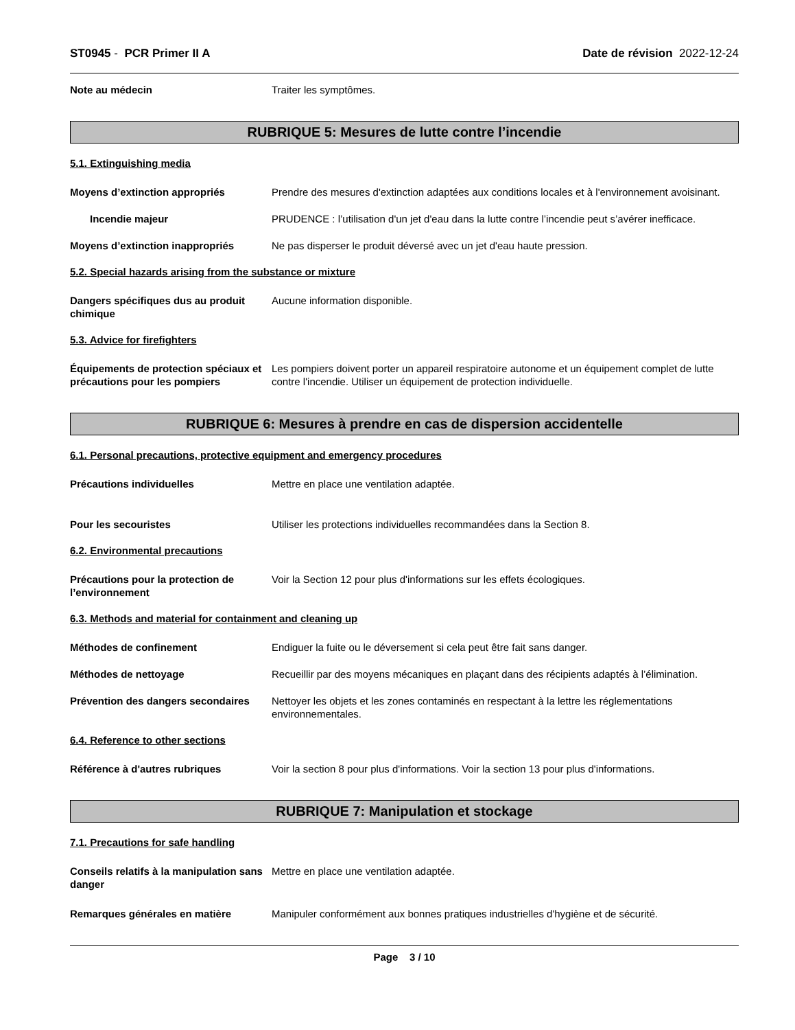ST0945 - PCR Primer II A Date de révision 2022-12-24
Note au médecin Traiter les symptômes.
RUBRIQUE 5: Mesures de lutte contre l’incendie
5.1. Extinguishing media
Moyens d’extinction appropriés Prendre des mesures d'extinction adaptées aux conditions locales et à l'environnement avoisinant.
Incendie majeur PRUDENCE : l’utilisation d'un jet d'eau dans la lutte contre l’incendie peut s’avérer inefficace.
Moyens d’extinction inappropriés Ne pas disperser le produit déversé avec un jet d'eau haute pression.
5.2. Special hazards arising from the substance or mixture
Dangers spécifiques dus au produit chimique
Aucune information disponible.
5.3. Advice for firefighters
Équipements de protection spéciaux et précautions pour les pompiers
Les pompiers doivent porter un appareil respiratoire autonome et un équipement complet de lutte contre l'incendie. Utiliser un équipement de protection individuelle.
RUBRIQUE 6: Mesures à prendre en cas de dispersion accidentelle
6.1. Personal precautions, protective equipment and emergency procedures
Précautions individuelles Mettre en place une ventilation adaptée.
Pour les secouristes Utiliser les protections individuelles recommandées dans la Section 8.
6.2. Environmental precautions
Précautions pour la protection de l’environnement
Voir la Section 12 pour plus d'informations sur les effets écologiques.
6.3. Methods and material for containment and cleaning up
Méthodes de confinement Endiguer la fuite ou le déversement si cela peut être fait sans danger.
Méthodes de nettoyage Recueillir par des moyens mécaniques en plaçant dans des récipients adaptés à l’élimination.
Prévention des dangers secondaires
Nettoyer les objets et les zones contaminés en respectant à la lettre les réglementations environnementales.
6.4. Reference to other sections
Référence à d'autres rubriques Voir la section 8 pour plus d'informations. Voir la section 13 pour plus d'informations.
RUBRIQUE 7: Manipulation et stockage
7.1. Precautions for safe handling
Conseils relatifs à la manipulation sans danger
Mettre en place une ventilation adaptée.
Remarques générales en matière Manipuler conformément aux bonnes pratiques industrielles d'hygiène et de sécurité.
Page 3 / 10